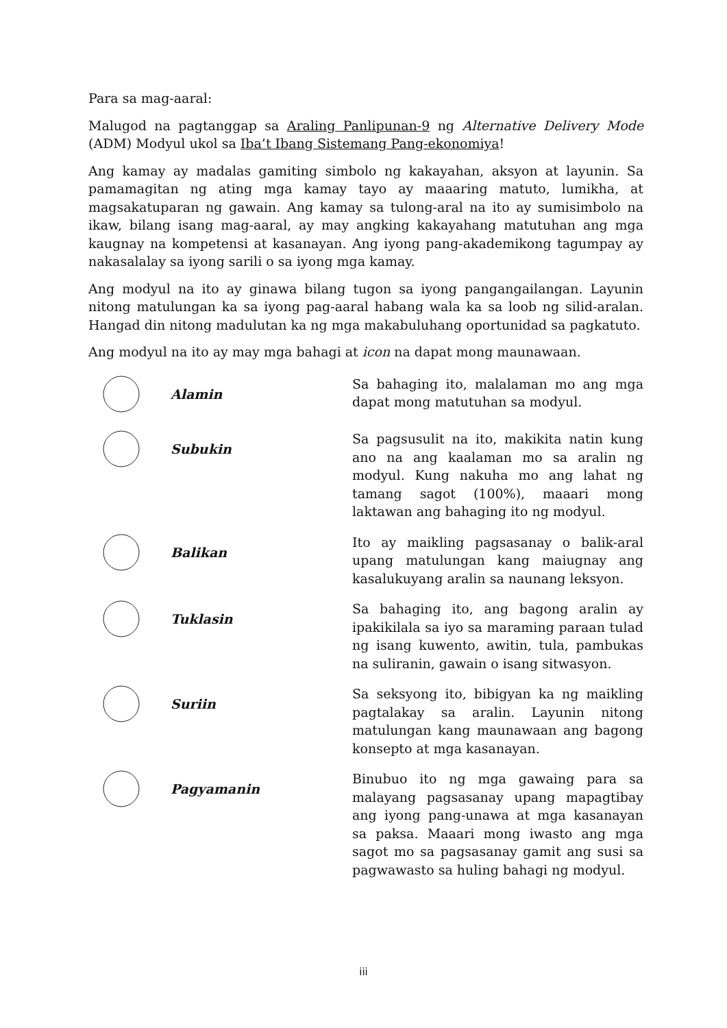Para sa mag-aaral:
Malugod na pagtanggap sa Araling Panlipunan-9 ng Alternative Delivery Mode (ADM) Modyul ukol sa Iba’t Ibang Sistemang Pang-ekonomiya!
Ang kamay ay madalas gamiting simbolo ng kakayahan, aksyon at layunin. Sa pamamagitan ng ating mga kamay tayo ay maaaring matuto, lumikha, at magsakatuparan ng gawain. Ang kamay sa tulong-aral na ito ay sumisimbolo na ikaw, bilang isang mag-aaral, ay may angking kakayahang matutuhan ang mga kaugnay na kompetensi at kasanayan. Ang iyong pang-akademikong tagumpay ay nakasalalay sa iyong sarili o sa iyong mga kamay.
Ang modyul na ito ay ginawa bilang tugon sa iyong pangangailangan. Layunin nitong matulungan ka sa iyong pag-aaral habang wala ka sa loob ng silid-aralan. Hangad din nitong madulutan ka ng mga makabuluhang oportunidad sa pagkatuto.
Ang modyul na ito ay may mga bahagi at icon na dapat mong maunawaan.
Alamin
Sa bahaging ito, malalaman mo ang mga dapat mong matutuhan sa modyul.
Subukin
Sa pagsusulit na ito, makikita natin kung ano na ang kaalaman mo sa aralin ng modyul. Kung nakuha mo ang lahat ng tamang sagot (100%), maaari mong laktawan ang bahaging ito ng modyul.
Balikan
Ito ay maikling pagsasanay o balik-aral upang matulungan kang maiugnay ang kasalukuyang aralin sa naunang leksyon.
Tuklasin
Sa bahaging ito, ang bagong aralin ay ipakikilala sa iyo sa maraming paraan tulad ng isang kuwento, awitin, tula, pambukas na suliranin, gawain o isang sitwasyon.
Suriin
Sa seksyong ito, bibigyan ka ng maikling pagtalakay sa aralin. Layunin nitong matulungan kang maunawaan ang bagong konsepto at mga kasanayan.
Pagyamanin
Binubuo ito ng mga gawaing para sa malayang pagsasanay upang mapagtibay ang iyong pang-unawa at mga kasanayan sa paksa. Maaari mong iwasto ang mga sagot mo sa pagsasanay gamit ang susi sa pagwawasto sa huling bahagi ng modyul.
iii